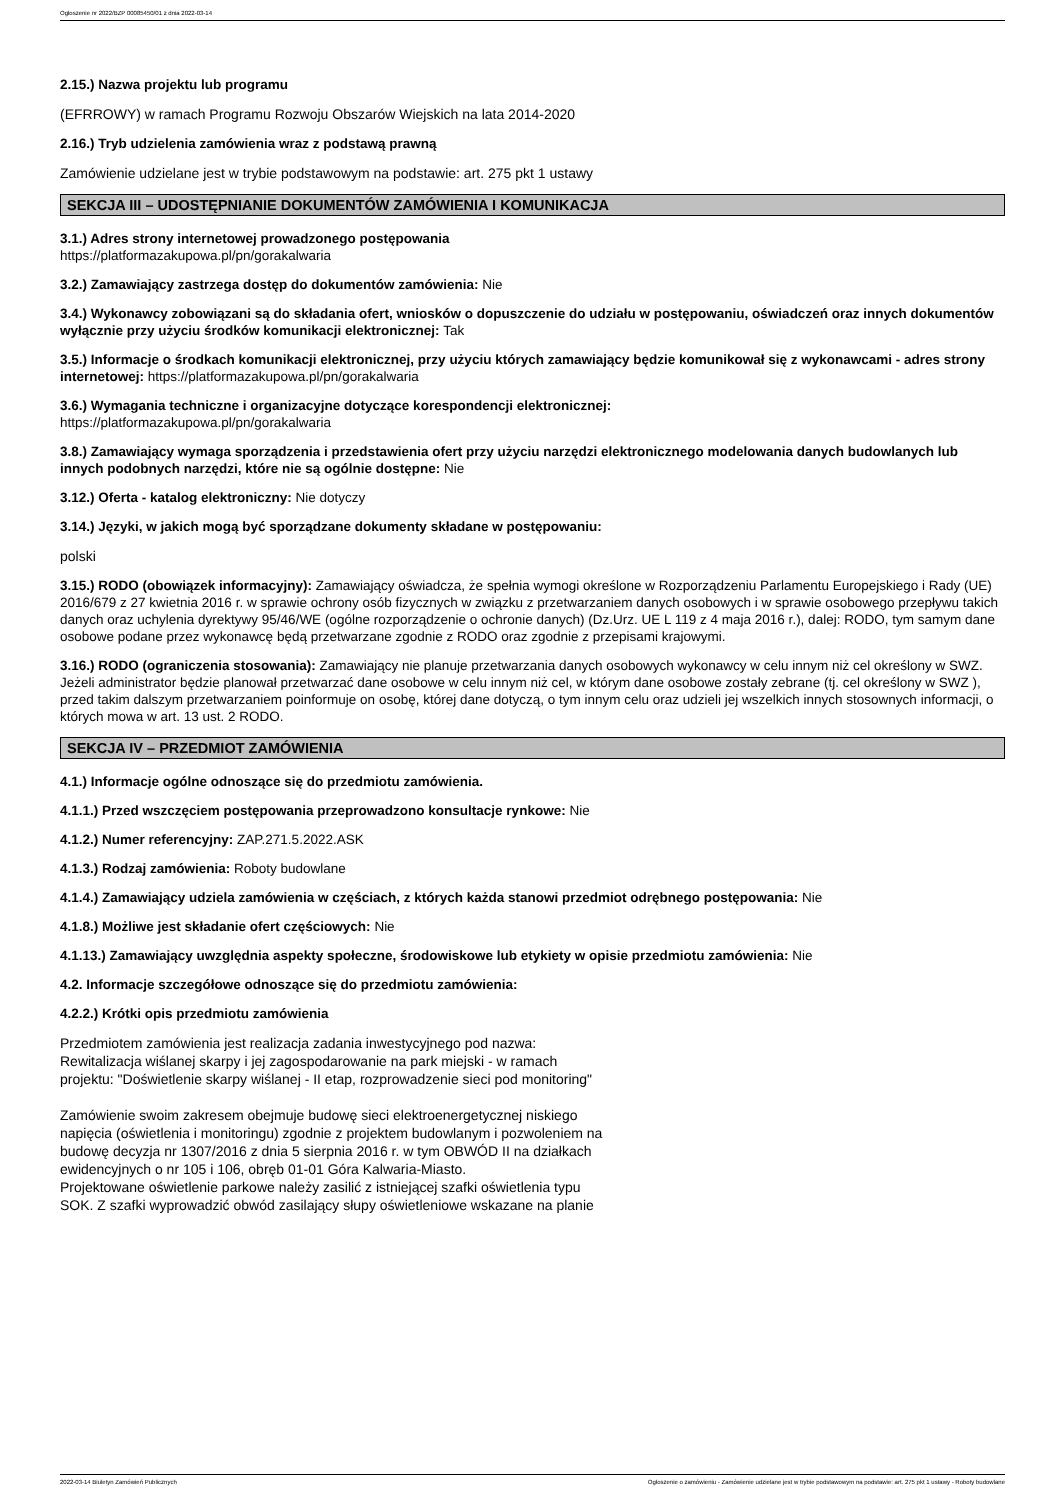Ogłoszenie nr 2022/BZP 00085450/01 z dnia 2022-03-14
2.15.) Nazwa projektu lub programu
(EFRROWY) w ramach Programu Rozwoju Obszarów Wiejskich na lata 2014-2020
2.16.) Tryb udzielenia zamówienia wraz z podstawą prawną
Zamówienie udzielane jest w trybie podstawowym na podstawie: art. 275 pkt 1 ustawy
SEKCJA III – UDOSTĘPNIANIE DOKUMENTÓW ZAMÓWIENIA I KOMUNIKACJA
3.1.) Adres strony internetowej prowadzonego postępowania
https://platformazakupowa.pl/pn/gorakalwaria
3.2.) Zamawiający zastrzega dostęp do dokumentów zamówienia: Nie
3.4.) Wykonawcy zobowiązani są do składania ofert, wniosków o dopuszczenie do udziału w postępowaniu, oświadczeń oraz innych dokumentów wyłącznie przy użyciu środków komunikacji elektronicznej: Tak
3.5.) Informacje o środkach komunikacji elektronicznej, przy użyciu których zamawiający będzie komunikował się z wykonawcami - adres strony internetowej: https://platformazakupowa.pl/pn/gorakalwaria
3.6.) Wymagania techniczne i organizacyjne dotyczące korespondencji elektronicznej:
https://platformazakupowa.pl/pn/gorakalwaria
3.8.) Zamawiający wymaga sporządzenia i przedstawienia ofert przy użyciu narzędzi elektronicznego modelowania danych budowlanych lub innych podobnych narzędzi, które nie są ogólnie dostępne: Nie
3.12.) Oferta - katalog elektroniczny: Nie dotyczy
3.14.) Języki, w jakich mogą być sporządzane dokumenty składane w postępowaniu:
polski
3.15.) RODO (obowiązek informacyjny): Zamawiający oświadcza, że spełnia wymogi określone w Rozporządzeniu Parlamentu Europejskiego i Rady (UE) 2016/679 z 27 kwietnia 2016 r. w sprawie ochrony osób fizycznych w związku z przetwarzaniem danych osobowych i w sprawie osobowego przepływu takich danych oraz uchylenia dyrektywy 95/46/WE (ogólne rozporządzenie o ochronie danych) (Dz.Urz. UE L 119 z 4 maja 2016 r.), dalej: RODO, tym samym dane osobowe podane przez wykonawcę będą przetwarzane zgodnie z RODO oraz zgodnie z przepisami krajowymi.
3.16.) RODO (ograniczenia stosowania): Zamawiający nie planuje przetwarzania danych osobowych wykonawcy w celu innym niż cel określony w SWZ. Jeżeli administrator będzie planował przetwarzać dane osobowe w celu innym niż cel, w którym dane osobowe zostały zebrane (tj. cel określony w SWZ ), przed takim dalszym przetwarzaniem poinformuje on osobę, której dane dotyczą, o tym innym celu oraz udzieli jej wszelkich innych stosownych informacji, o których mowa w art. 13 ust. 2 RODO.
SEKCJA IV – PRZEDMIOT ZAMÓWIENIA
4.1.) Informacje ogólne odnoszące się do przedmiotu zamówienia.
4.1.1.) Przed wszczęciem postępowania przeprowadzono konsultacje rynkowe: Nie
4.1.2.) Numer referencyjny: ZAP.271.5.2022.ASK
4.1.3.) Rodzaj zamówienia: Roboty budowlane
4.1.4.) Zamawiający udziela zamówienia w częściach, z których każda stanowi przedmiot odrębnego postępowania: Nie
4.1.8.) Możliwe jest składanie ofert częściowych: Nie
4.1.13.) Zamawiający uwzględnia aspekty społeczne, środowiskowe lub etykiety w opisie przedmiotu zamówienia: Nie
4.2. Informacje szczegółowe odnoszące się do przedmiotu zamówienia:
4.2.2.) Krótki opis przedmiotu zamówienia
Przedmiotem zamówienia jest realizacja zadania inwestycyjnego pod nazwa:
Rewitalizacja wiślanej skarpy i jej zagospodarowanie na park miejski - w ramach
projektu: "Doświetlenie skarpy wiślanej - II etap, rozprowadzenie sieci pod monitoring"
Zamówienie swoim zakresem obejmuje budowę sieci elektroenergetycznej niskiego
napięcia (oświetlenia i monitoringu) zgodnie z projektem budowlanym i pozwoleniem na
budowę decyzja nr 1307/2016 z dnia 5 sierpnia 2016 r. w tym OBWÓD II na działkach
ewidencyjnych o nr 105 i 106, obręb 01-01 Góra Kalwaria-Miasto.
Projektowane oświetlenie parkowe należy zasilić z istniejącej szafki oświetlenia typu
SOK. Z szafki wyprowadzić obwód zasilający słupy oświetleniowe wskazane na planie
2022-03-14 Biuletyn Zamówień Publicznych Ogłoszenie o zamówieniu - Zamówienie udzielane jest w trybie podstawowym na podstawie: art. 275 pkt 1 ustawy - Roboty budowlane